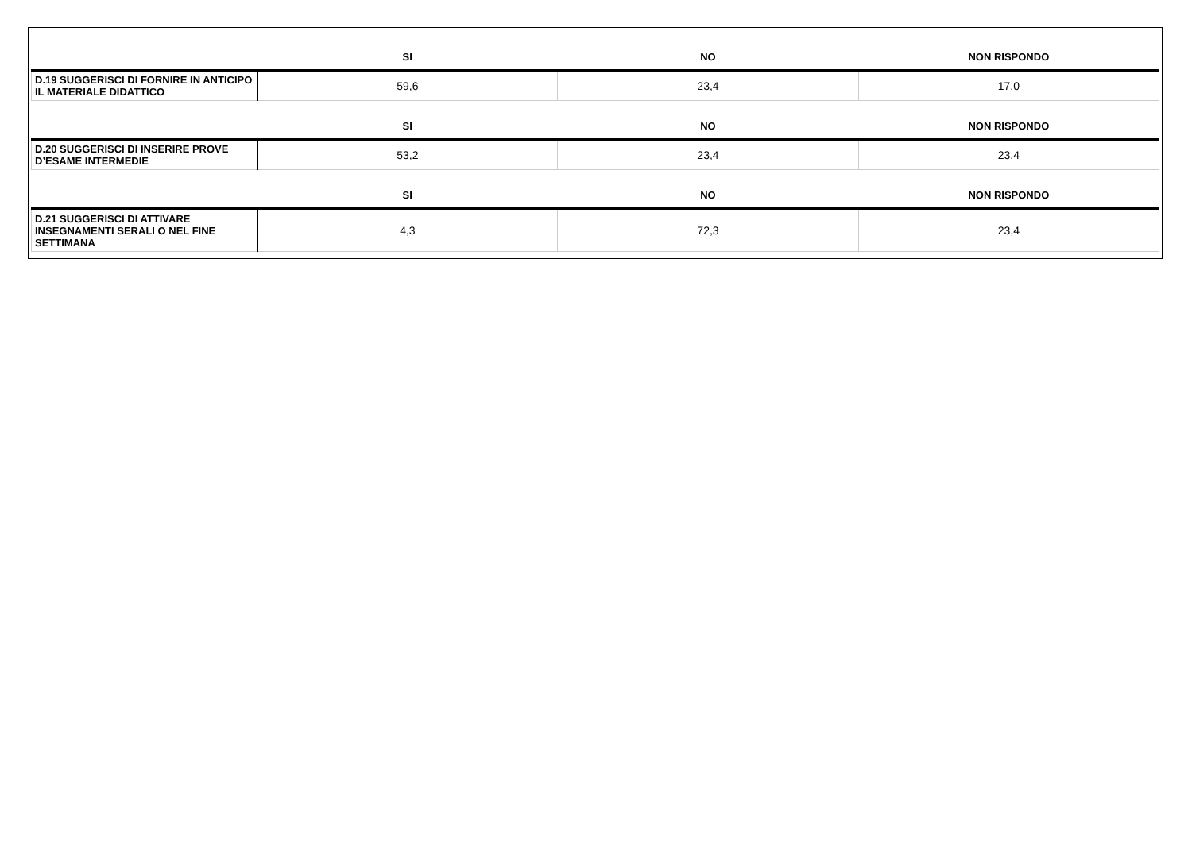| | SI | NO | NON RISPONDO |
| --- | --- | --- | --- |
| D.19 SUGGERISCI DI FORNIRE IN ANTICIPO IL MATERIALE DIDATTICO | 59,6 | 23,4 | 17,0 |
| | SI | NO | NON RISPONDO |
| D.20 SUGGERISCI DI INSERIRE PROVE D’ESAME INTERMEDIE | 53,2 | 23,4 | 23,4 |
| | SI | NO | NON RISPONDO |
| D.21 SUGGERISCI DI ATTIVARE INSEGNAMENTI SERALI O NEL FINE SETTIMANA | 4,3 | 72,3 | 23,4 |